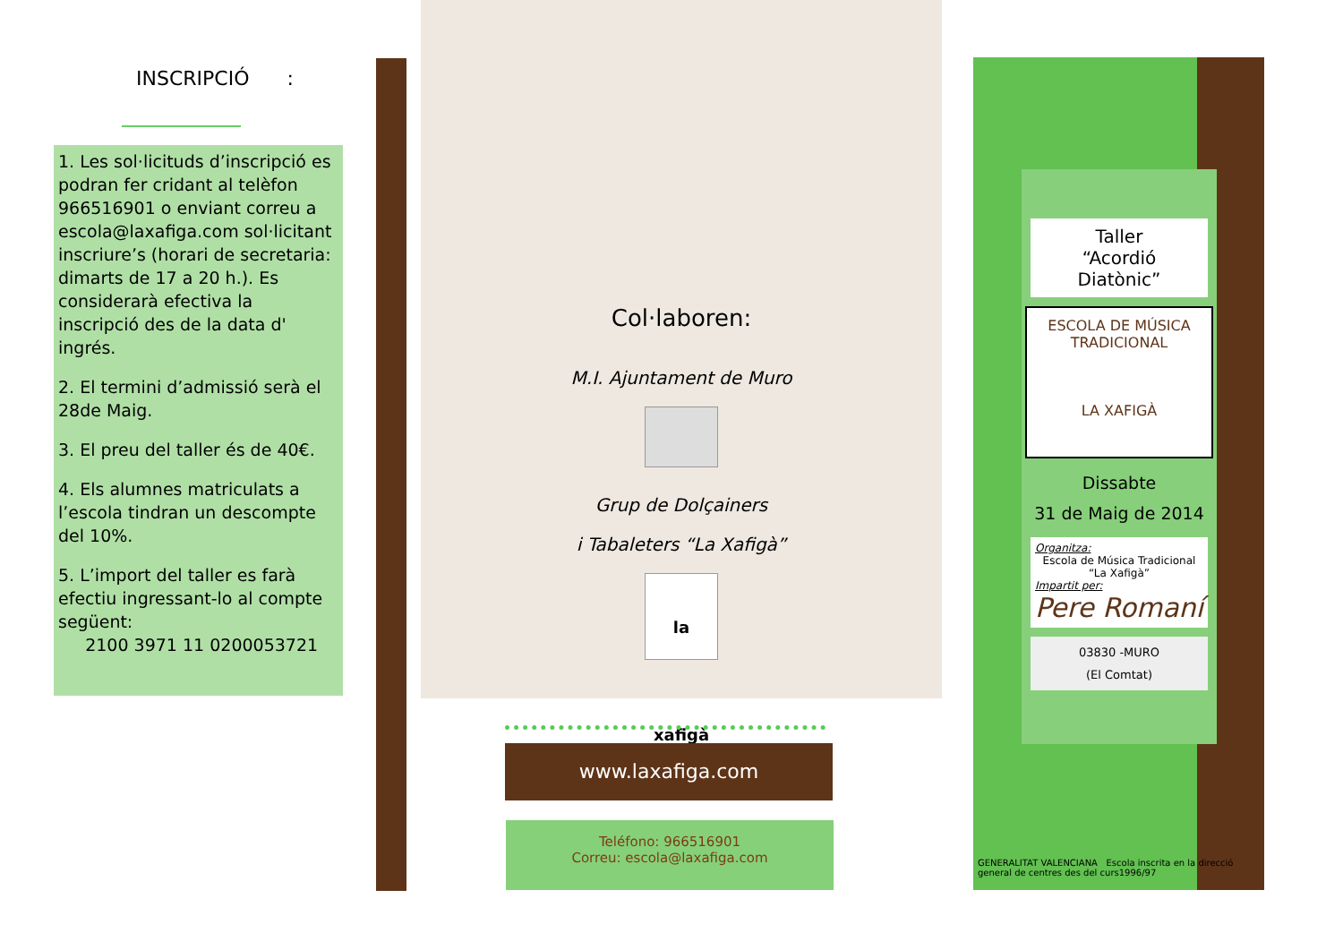INSCRIPCIÓ :
1. Les sol·licituds d’inscripció es podran fer cridant al telèfon 966516901 o enviant correu a escola@laxafiga.com sol·licitant inscriure’s (horari de secretaria: dimarts de 17 a 20 h.). Es considerarà efectiva la inscripció des de la data d' ingrés.
2. El termini d’admissió serà el 28de Maig.
3. El preu del taller és de 40€.
4. Els alumnes matriculats a l’escola tindran un descompte del 10%.
5. L’import del taller es farà efectiu ingressant-lo al compte següent:
2100 3971 11 0200053721
Col·laboren:
M.I. Ajuntament de Muro
Grup de Dolçainers
i Tabaleters “La Xafigà”
la xafigà
www.laxafiga.com
Teléfono: 966516901
Correu: escola@laxafiga.com
Taller
“Acordió
Diatònic”
ESCOLA DE MÚSICA TRADICIONAL
LA XAFIGÀ
Dissabte
31 de Maig de 2014
Organitza:
Escola de Música Tradicional
“La Xafigà”
Impartit per:
Pere Romaní
03830 -MURO
(El Comtat)
GENERALITAT VALENCIANA Escola inscrita en la direcció general de centres des del curs1996/97